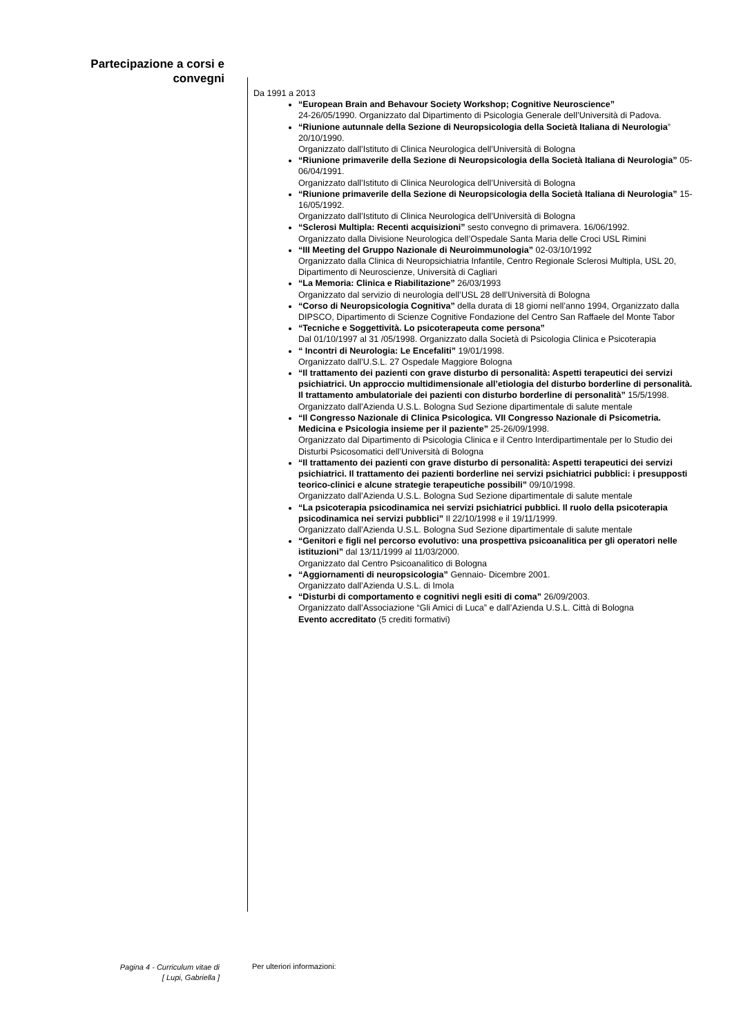Partecipazione a corsi e convegni
Da 1991 a 2013
“European Brain and Behavour Society Workshop; Cognitive Neuroscience”
24-26/05/1990. Organizzato dal Dipartimento di Psicologia Generale dell’Università di Padova.
“Riunione autunnale della Sezione di Neuropsicologia della Società Italiana di Neurologia” 20/10/1990.
Organizzato dall’Istituto di Clinica Neurologica dell’Università di Bologna
“Riunione primaverile della Sezione di Neuropsicologia della Società Italiana di Neurologia” 05-06/04/1991.
Organizzato dall’Istituto di Clinica Neurologica dell’Università di Bologna
“Riunione primaverile della Sezione di Neuropsicologia della Società Italiana di Neurologia” 15-16/05/1992.
Organizzato dall’Istituto di Clinica Neurologica dell’Università di Bologna
“Sclerosi Multipla: Recenti acquisizioni” sesto convegno di primavera. 16/06/1992.
Organizzato dalla Divisione Neurologica dell’Ospedale Santa Maria delle Croci USL Rimini
“III Meeting del Gruppo Nazionale di Neuroimmunologia” 02-03/10/1992
Organizzato dalla Clinica di Neuropsichiatria Infantile, Centro Regionale Sclerosi Multipla, USL 20, Dipartimento di Neuroscienze, Università di Cagliari
“La Memoria: Clinica e Riabilitazione” 26/03/1993
Organizzato dal servizio di neurologia dell’USL 28 dell’Università di Bologna
“Corso di Neuropsicologia Cognitiva” della durata di 18 giorni nell’anno 1994, Organizzato dalla DIPSCO, Dipartimento di Scienze Cognitive Fondazione del Centro San Raffaele del Monte Tabor
“Tecniche e Soggettività. Lo psicoterapeuta come persona”
Dal 01/10/1997 al 31 /05/1998. Organizzato dalla Società di Psicologia Clinica e Psicoterapia
“ Incontri di Neurologia: Le Encefaliti” 19/01/1998.
Organizzato dall’U.S.L. 27 Ospedale Maggiore Bologna
“Il trattamento dei pazienti con grave disturbo di personalità: Aspetti terapeutici dei servizi psichiatrici. Un approccio multidimensionale all’etiologia del disturbo borderline di personalità. Il trattamento ambulatoriale dei pazienti con disturbo borderline di personalità” 15/5/1998.
Organizzato dall’Azienda U.S.L. Bologna Sud Sezione dipartimentale di salute mentale
“Il Congresso Nazionale di Clinica Psicologica. VII Congresso Nazionale di Psicometria. Medicina e Psicologia insieme per il paziente” 25-26/09/1998.
Organizzato dal Dipartimento di Psicologia Clinica e il Centro Interdipartimentale per lo Studio dei Disturbi Psicosomatici dell’Università di Bologna
“Il trattamento dei pazienti con grave disturbo di personalità: Aspetti terapeutici dei servizi psichiatrici. Il trattamento dei pazienti borderline nei servizi psichiatrici pubblici: i presupposti teorico-clinici e alcune strategie terapeutiche possibili” 09/10/1998.
Organizzato dall’Azienda U.S.L. Bologna Sud Sezione dipartimentale di salute mentale
“La psicoterapia psicodinamica nei servizi psichiatrici pubblici. Il ruolo della psicoterapia psicodinamica nei servizi pubblici” Il 22/10/1998 e il 19/11/1999.
Organizzato dall’Azienda U.S.L. Bologna Sud Sezione dipartimentale di salute mentale
“Genitori e figli nel percorso evolutivo: una prospettiva psicoanalitica per gli operatori nelle istituzioni” dal 13/11/1999 al 11/03/2000.
Organizzato dal Centro Psicoanalitico di Bologna
“Aggiornamenti di neuropsicologia” Gennaio- Dicembre 2001.
Organizzato dall’Azienda U.S.L. di Imola
“Disturbi di comportamento e cognitivi negli esiti di coma” 26/09/2003.
Organizzato dall’Associazione “Gli Amici di Luca” e dall’Azienda U.S.L. Città di Bologna
Evento accreditato (5 crediti formativi)
Pagina 4 - Curriculum vitae di
[ Lupi, Gabriella ]
Per ulteriori informazioni: